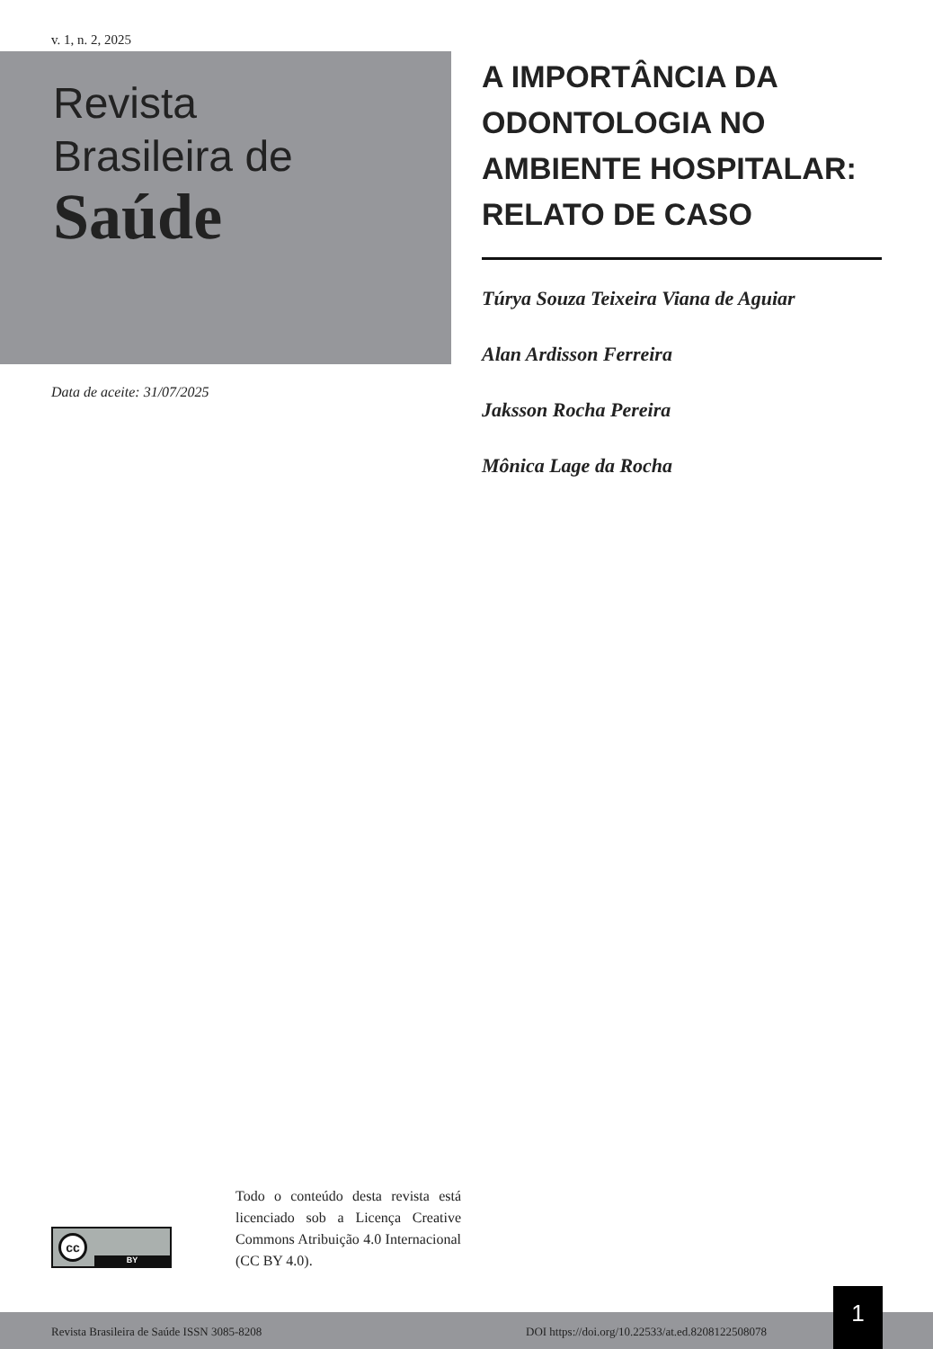v. 1, n. 2, 2025
Revista
Brasileira de
Saúde
Data de aceite: 31/07/2025
A IMPORTÂNCIA DA ODONTOLOGIA NO AMBIENTE HOSPITALAR: RELATO DE CASO
Túrya Souza Teixeira Viana de Aguiar
Alan Ardisson Ferreira
Jaksson Rocha Pereira
Mônica Lage da Rocha
cc
BY
Todo o conteúdo desta revista está licenciado sob a Licença Creative Commons Atribuição 4.0 Internacional (CC BY 4.0).
Revista Brasileira de Saúde ISSN 3085-8208 DOI https://doi.org/10.22533/at.ed.8208122508078
1